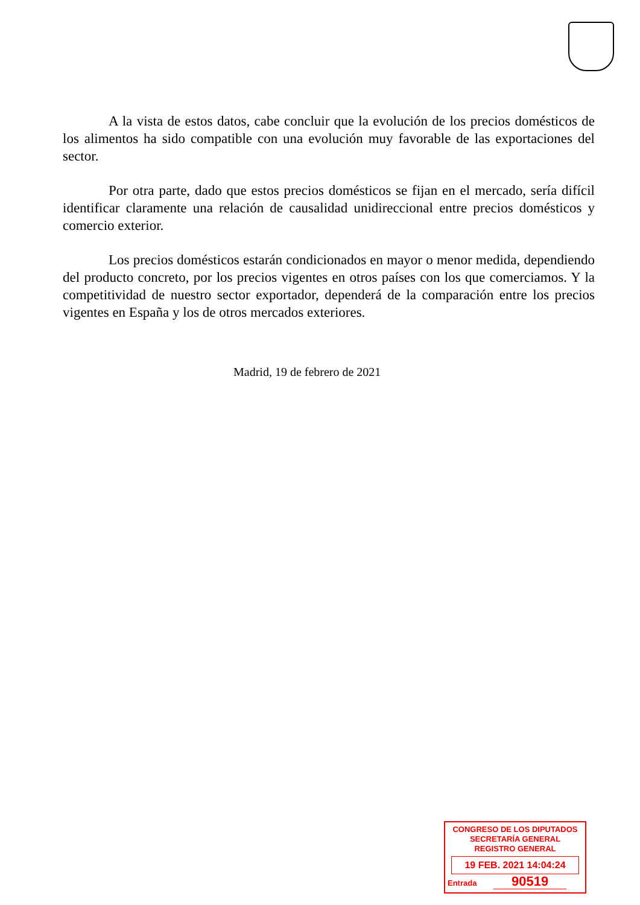A la vista de estos datos, cabe concluir que la evolución de los precios domésticos de los alimentos ha sido compatible con una evolución muy favorable de las exportaciones del sector.
Por otra parte, dado que estos precios domésticos se fijan en el mercado, sería difícil identificar claramente una relación de causalidad unidireccional entre precios domésticos y comercio exterior.
Los precios domésticos estarán condicionados en mayor o menor medida, dependiendo del producto concreto, por los precios vigentes en otros países con los que comerciamos. Y la competitividad de nuestro sector exportador, dependerá de la comparación entre los precios vigentes en España y los de otros mercados exteriores.
Madrid, 19 de febrero de 2021
CONGRESO DE LOS DIPUTADOS
SECRETARÍA GENERAL
REGISTRO GENERAL
19 FEB. 2021 14:04:24
Entrada 90519